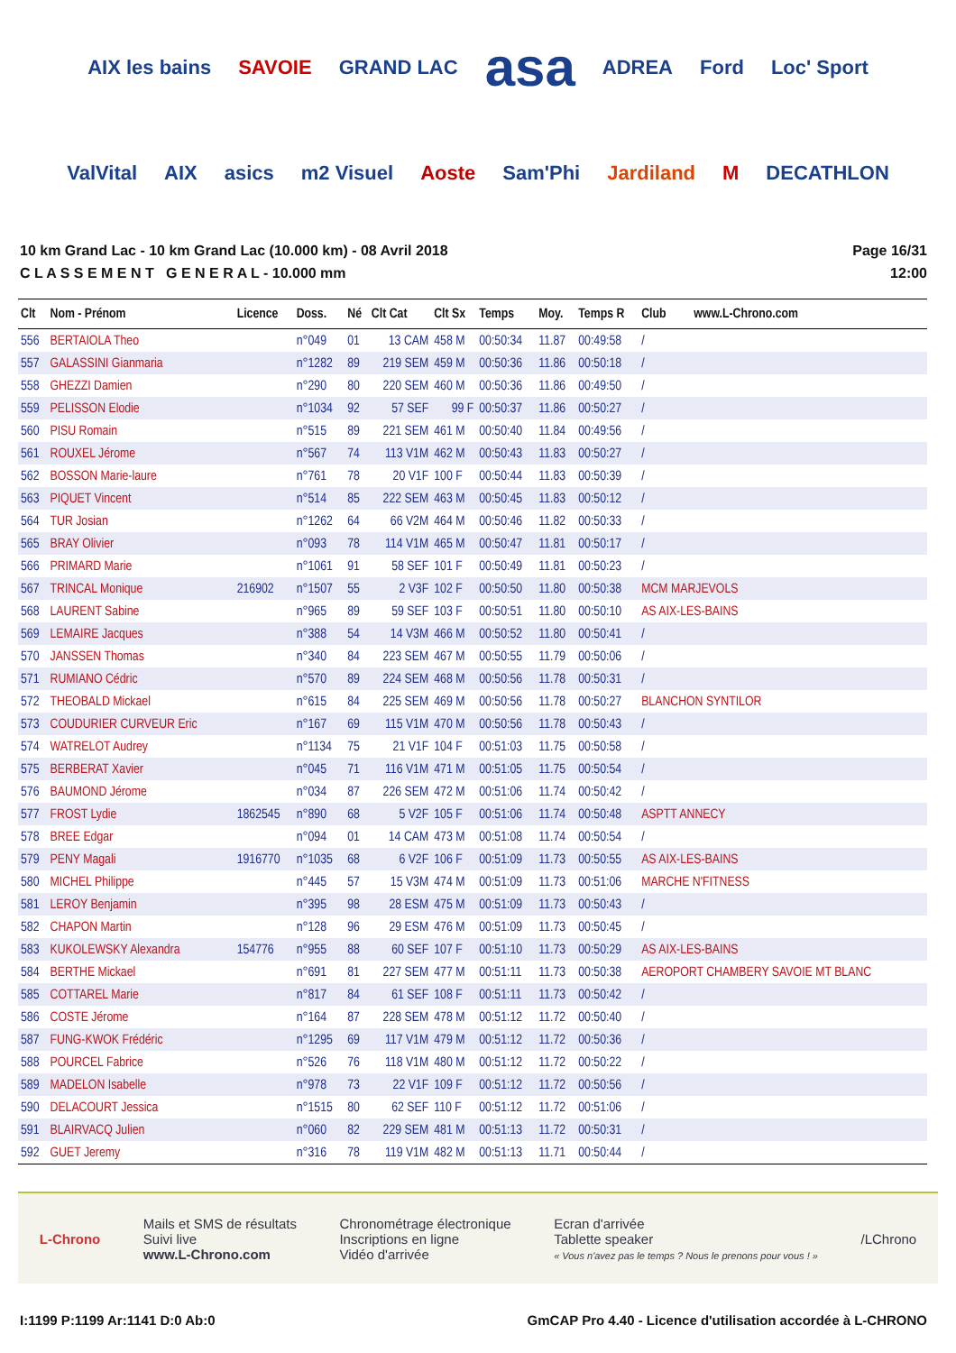AIX les bains SAVOIE GRAND LAC asa ADREA Ford Loc' Sport ValVital AIX asics m2 Visuel Aoste Sam'Phi Jardiland M DECATHLON
10 km Grand Lac - 10 km Grand Lac (10.000 km) - 08 Avril 2018
C L A S S E M E N T G E N E R A L - 10.000 mm
Page 16/31
12:00
| Clt | Nom - Prénom | Licence | Doss. | Né | Clt Cat | Clt Sx | Temps | Moy. | Temps R | Club www.L-Chrono.com |
| --- | --- | --- | --- | --- | --- | --- | --- | --- | --- | --- |
| 556 | BERTAIOLA Theo | | n°049 | 01 | 13 CAM | 458 M | 00:50:34 | 11.87 | 00:49:58 | / |
| 557 | GALASSINI Gianmaria | | n°1282 | 89 | 219 SEM | 459 M | 00:50:36 | 11.86 | 00:50:18 | / |
| 558 | GHEZZI Damien | | n°290 | 80 | 220 SEM | 460 M | 00:50:36 | 11.86 | 00:49:50 | / |
| 559 | PELISSON Elodie | | n°1034 | 92 | 57 SEF | 99 F | 00:50:37 | 11.86 | 00:50:27 | / |
| 560 | PISU Romain | | n°515 | 89 | 221 SEM | 461 M | 00:50:40 | 11.84 | 00:49:56 | / |
| 561 | ROUXEL Jérome | | n°567 | 74 | 113 V1M | 462 M | 00:50:43 | 11.83 | 00:50:27 | / |
| 562 | BOSSON Marie-laure | | n°761 | 78 | 20 V1F | 100 F | 00:50:44 | 11.83 | 00:50:39 | / |
| 563 | PIQUET Vincent | | n°514 | 85 | 222 SEM | 463 M | 00:50:45 | 11.83 | 00:50:12 | / |
| 564 | TUR Josian | | n°1262 | 64 | 66 V2M | 464 M | 00:50:46 | 11.82 | 00:50:33 | / |
| 565 | BRAY Olivier | | n°093 | 78 | 114 V1M | 465 M | 00:50:47 | 11.81 | 00:50:17 | / |
| 566 | PRIMARD Marie | | n°1061 | 91 | 58 SEF | 101 F | 00:50:49 | 11.81 | 00:50:23 | / |
| 567 | TRINCAL Monique | 216902 | n°1507 | 55 | 2 V3F | 102 F | 00:50:50 | 11.80 | 00:50:38 | MCM MARJEVOLS |
| 568 | LAURENT Sabine | | n°965 | 89 | 59 SEF | 103 F | 00:50:51 | 11.80 | 00:50:10 | AS AIX-LES-BAINS |
| 569 | LEMAIRE Jacques | | n°388 | 54 | 14 V3M | 466 M | 00:50:52 | 11.80 | 00:50:41 | / |
| 570 | JANSSEN Thomas | | n°340 | 84 | 223 SEM | 467 M | 00:50:55 | 11.79 | 00:50:06 | / |
| 571 | RUMIANO Cédric | | n°570 | 89 | 224 SEM | 468 M | 00:50:56 | 11.78 | 00:50:31 | / |
| 572 | THEOBALD Mickael | | n°615 | 84 | 225 SEM | 469 M | 00:50:56 | 11.78 | 00:50:27 | BLANCHON SYNTILOR |
| 573 | COUDURIER CURVEUR Eric | | n°167 | 69 | 115 V1M | 470 M | 00:50:56 | 11.78 | 00:50:43 | / |
| 574 | WATRELOT Audrey | | n°1134 | 75 | 21 V1F | 104 F | 00:51:03 | 11.75 | 00:50:58 | / |
| 575 | BERBERAT Xavier | | n°045 | 71 | 116 V1M | 471 M | 00:51:05 | 11.75 | 00:50:54 | / |
| 576 | BAUMOND Jérome | | n°034 | 87 | 226 SEM | 472 M | 00:51:06 | 11.74 | 00:50:42 | / |
| 577 | FROST Lydie | 1862545 | n°890 | 68 | 5 V2F | 105 F | 00:51:06 | 11.74 | 00:50:48 | ASPTT ANNECY |
| 578 | BREE Edgar | | n°094 | 01 | 14 CAM | 473 M | 00:51:08 | 11.74 | 00:50:54 | / |
| 579 | PENY Magali | 1916770 | n°1035 | 68 | 6 V2F | 106 F | 00:51:09 | 11.73 | 00:50:55 | AS AIX-LES-BAINS |
| 580 | MICHEL Philippe | | n°445 | 57 | 15 V3M | 474 M | 00:51:09 | 11.73 | 00:51:06 | MARCHE N'FITNESS |
| 581 | LEROY Benjamin | | n°395 | 98 | 28 ESM | 475 M | 00:51:09 | 11.73 | 00:50:43 | / |
| 582 | CHAPON Martin | | n°128 | 96 | 29 ESM | 476 M | 00:51:09 | 11.73 | 00:50:45 | / |
| 583 | KUKOLEWSKY Alexandra | 154776 | n°955 | 88 | 60 SEF | 107 F | 00:51:10 | 11.73 | 00:50:29 | AS AIX-LES-BAINS |
| 584 | BERTHE Mickael | | n°691 | 81 | 227 SEM | 477 M | 00:51:11 | 11.73 | 00:50:38 | AEROPORT CHAMBERY SAVOIE MT BLANC |
| 585 | COTTAREL Marie | | n°817 | 84 | 61 SEF | 108 F | 00:51:11 | 11.73 | 00:50:42 | / |
| 586 | COSTE Jérome | | n°164 | 87 | 228 SEM | 478 M | 00:51:12 | 11.72 | 00:50:40 | / |
| 587 | FUNG-KWOK Frédéric | | n°1295 | 69 | 117 V1M | 479 M | 00:51:12 | 11.72 | 00:50:36 | / |
| 588 | POURCEL Fabrice | | n°526 | 76 | 118 V1M | 480 M | 00:51:12 | 11.72 | 00:50:22 | / |
| 589 | MADELON Isabelle | | n°978 | 73 | 22 V1F | 109 F | 00:51:12 | 11.72 | 00:50:56 | / |
| 590 | DELACOURT Jessica | | n°1515 | 80 | 62 SEF | 110 F | 00:51:12 | 11.72 | 00:51:06 | / |
| 591 | BLAIRVACQ Julien | | n°060 | 82 | 229 SEM | 481 M | 00:51:13 | 11.72 | 00:50:31 | / |
| 592 | GUET Jeremy | | n°316 | 78 | 119 V1M | 482 M | 00:51:13 | 11.71 | 00:50:44 | / |
L-Chrono
Mails et SMS de résultats
Suivi live
www.L-Chrono.com
Chronométrage électronique
Inscriptions en ligne
Vidéo d'arrivée
Ecran d'arrivée
Tablette speaker
« Vous n'avez pas le temps ? Nous le prenons pour vous ! »
/LChrono
I:1199 P:1199 Ar:1141 D:0 Ab:0 GmCAP Pro 4.40 - Licence d'utilisation accordée à L-CHRONO